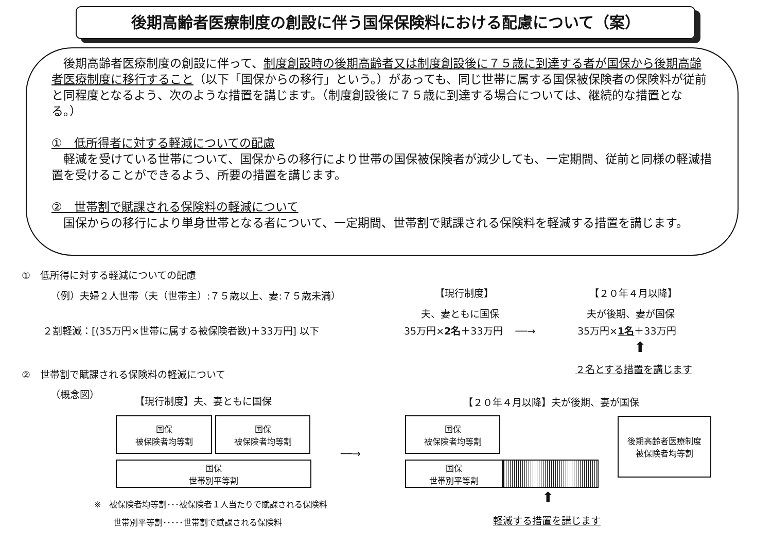後期高齢者医療制度の創設に伴う国保保険料における配慮について（案）
　後期高齢者医療制度の創設に伴って、制度創設時の後期高齢者又は制度創設後に７５歳に到達する者が国保から後期高齢者医療制度に移行すること（以下「国保からの移行」という。）があっても、同じ世帯に属する国保被保険者の保険料が従前と同程度となるよう、次のような措置を講じます。（制度創設後に７５歳に到達する場合については、継続的な措置となる。）
①　低所得者に対する軽減についての配慮
　軽減を受けている世帯について、国保からの移行により世帯の国保被保険者が減少しても、一定期間、従前と同様の軽減措置を受けることができるよう、所要の措置を講じます。
②　世帯割で賦課される保険料の軽減について
　国保からの移行により単身世帯となる者について、一定期間、世帯割で賦課される保険料を軽減する措置を講じます。
①　低所得に対する軽減についての配慮
（例）夫婦２人世帯（夫（世帯主）:７５歳以上、妻:７５歳未満）
【現行制度】 【２０年４月以降】
夫、妻ともに国保 夫が後期、妻が国保
２割軽減：[(35万円×世帯に属する被保険者数)＋33万円] 以下
35万円×2名＋33万円 　──→ 35万円×1名＋33万円
⬆
②　世帯割で賦課される保険料の軽減について
２名とする措置を講じます
（概念図）
【現行制度】夫、妻ともに国保 【２０年４月以降】夫が後期、妻が国保
国保
被保険者均等割
国保
被保険者均等割
国保
世帯別平等割
──→
国保
被保険者均等割
国保
世帯別平等割
後期高齢者医療制度
被保険者均等割
※　被保険者均等割･･･被保険者１人当たりで賦課される保険料
世帯別平等割･････世帯割で賦課される保険料
⬆
軽減する措置を講じます